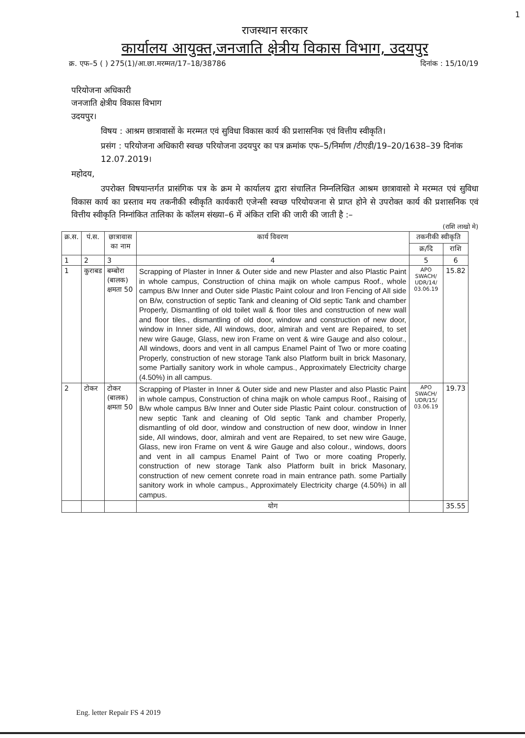1
राजस्थान सरकार
कार्यालय आयुक्त,जनजाति क्षेत्रीय विकास विभाग, उदयपुर
क्र. एफ–5 ( ) 275(1)/आ.छा.मरम्मत/17–18/38786 दिनांक : 15/10/19
परियोजना अधिकारी
जनजाति क्षेत्रीय विकास विभाग
उदयपुर।
विषय : आश्रम छात्रावासों के मरम्मत एवं सुविधा विकास कार्य की प्रशासनिक एवं वित्तीय स्वीकृति।
प्रसंग : परियोजना अधिकारी स्वच्छ परियोजना उदयपुर का पत्र क्रमांक एफ–5/निर्माण /टीएडी/19–20/1638–39 दिनांक 12.07.2019।
महोदय,
उपरोक्त विषयान्तर्गत प्रासंगिक पत्र के क्रम मे कार्यालय द्वारा संचालित निम्नलिखित आश्रम छात्रावासो मे मरम्मत एवं सुविधा विकास कार्य का प्रस्ताव मय तकनीकी स्वीकृति कार्यकारी एजेन्सी स्वच्छ परियोयजना से प्राप्त होने से उपरोक्त कार्य की प्रशासनिक एवं वित्तीय स्वीकृति निम्नांकित तालिका के कॉलम संख्या–6 में अंकित राशि की जारी की जाती है :–
(राशि लाखो मे)
| क्र.स. | पं.स. | छात्रावास का नाम | कार्य विवरण | तकनीकी स्वीकृति | |
| --- | --- | --- | --- | --- | --- |
| | | | | क्र/दि | राशि |
| 1 | 2 | 3 | 4 | 5 | 6 |
| 1 | कुराबड | बम्बोरा (बालक) क्षमता 50 | Scrapping of Plaster in Inner & Outer side and new Plaster and also Plastic Paint in whole campus, Construction of china majik on whole campus Roof., whole campus B/w Inner and Outer side Plastic Paint colour and Iron Fencing of All side on B/w, construction of septic Tank and cleaning of Old septic Tank and chamber Properly, Dismantling of old toilet wall & floor tiles and construction of new wall and floor tiles., dismantling of old door, window and construction of new door, window in Inner side, All windows, door, almirah and vent are Repaired, to set new wire Gauge, Glass, new iron Frame on vent & wire Gauge and also colour., All windows, doors and vent in all campus Enamel Paint of Two or more coating Properly, construction of new storage Tank also Platform built in brick Masonary, some Partially sanitory work in whole campus., Approximately Electricity charge (4.50%) in all campus. | APO SWACH/ UDR/14/ 03.06.19 | 15.82 |
| 2 | टोकर | टोकर (बालक) क्षमता 50 | Scrapping of Plaster in Inner & Outer side and new Plaster and also Plastic Paint in whole campus, Construction of china majik on whole campus Roof., Raising of B/w whole campus B/w Inner and Outer side Plastic Paint colour. construction of new septic Tank and cleaning of Old septic Tank and chamber Properly, dismantling of old door, window and construction of new door, window in Inner side, All windows, door, almirah and vent are Repaired, to set new wire Gauge, Glass, new iron Frame on vent & wire Gauge and also colour., windows, doors and vent in all campus Enamel Paint of Two or more coating Properly, construction of new storage Tank also Platform built in brick Masonary, construction of new cement conrete road in main entrance path. some Partially sanitory work in whole campus., Approximately Electricity charge (4.50%) in all campus. | APO SWACH/ UDR/15/ 03.06.19 | 19.73 |
| | | | योग | | 35.55 |
Eng. letter Repair FS 4 2019